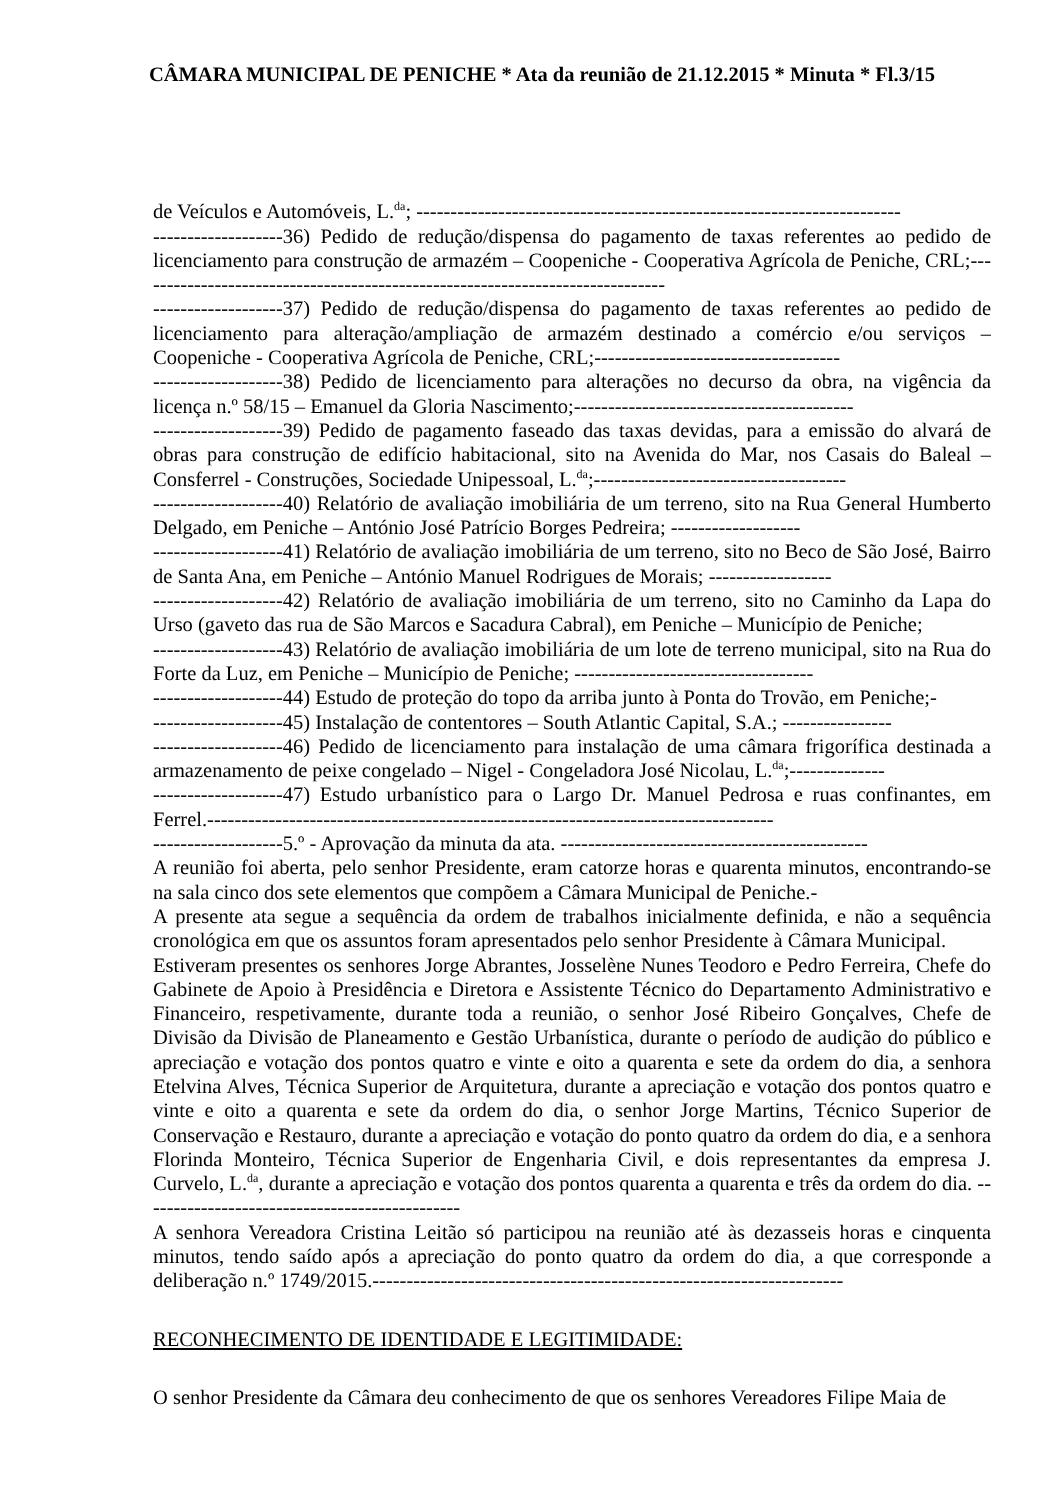CÂMARA MUNICIPAL DE PENICHE * Ata da reunião de 21.12.2015 * Minuta * Fl.3/15
de Veículos e Automóveis, L.<sup>da</sup>; -----------------------------------------------------------------------
-------------------36) Pedido de redução/dispensa do pagamento de taxas referentes ao pedido de licenciamento para construção de armazém – Coopeniche - Cooperativa Agrícola de Peniche, CRL;------------------------------------------------------------------------------
-------------------37) Pedido de redução/dispensa do pagamento de taxas referentes ao pedido de licenciamento para alteração/ampliação de armazém destinado a comércio e/ou serviços – Coopeniche - Cooperativa Agrícola de Peniche, CRL;------------------------------------
-------------------38) Pedido de licenciamento para alterações no decurso da obra, na vigência da licença n.º 58/15 – Emanuel da Gloria Nascimento;-----------------------------------------
-------------------39) Pedido de pagamento faseado das taxas devidas, para a emissão do alvará de obras para construção de edifício habitacional, sito na Avenida do Mar, nos Casais do Baleal – Consferrel - Construções, Sociedade Unipessoal, L.<sup>da</sup>;-------------------------------------
-------------------40) Relatório de avaliação imobiliária de um terreno, sito na Rua General Humberto Delgado, em Peniche – António José Patrício Borges Pedreira; -------------------
-------------------41) Relatório de avaliação imobiliária de um terreno, sito no Beco de São José, Bairro de Santa Ana, em Peniche – António Manuel Rodrigues de Morais; ------------------
-------------------42) Relatório de avaliação imobiliária de um terreno, sito no Caminho da Lapa do Urso (gaveto das rua de São Marcos e Sacadura Cabral), em Peniche – Município de Peniche;
-------------------43) Relatório de avaliação imobiliária de um lote de terreno municipal, sito na Rua do Forte da Luz, em Peniche – Município de Peniche; -----------------------------------
-------------------44) Estudo de proteção do topo da arriba junto à Ponta do Trovão, em Peniche;-
-------------------45) Instalação de contentores – South Atlantic Capital, S.A.; ----------------
-------------------46) Pedido de licenciamento para instalação de uma câmara frigorífica destinada a armazenamento de peixe congelado – Nigel - Congeladora José Nicolau, L.<sup>da</sup>;--------------
-------------------47) Estudo urbanístico para o Largo Dr. Manuel Pedrosa e ruas confinantes, em Ferrel.-----------------------------------------------------------------------------------
-------------------5.º - Aprovação da minuta da ata. ---------------------------------------------
A reunião foi aberta, pelo senhor Presidente, eram catorze horas e quarenta minutos, encontrando-se na sala cinco dos sete elementos que compõem a Câmara Municipal de Peniche.-
A presente ata segue a sequência da ordem de trabalhos inicialmente definida, e não a sequência cronológica em que os assuntos foram apresentados pelo senhor Presidente à Câmara Municipal.
Estiveram presentes os senhores Jorge Abrantes, Josselène Nunes Teodoro e Pedro Ferreira, Chefe do Gabinete de Apoio à Presidência e Diretora e Assistente Técnico do Departamento Administrativo e Financeiro, respetivamente, durante toda a reunião, o senhor José Ribeiro Gonçalves, Chefe de Divisão da Divisão de Planeamento e Gestão Urbanística, durante o período de audição do público e apreciação e votação dos pontos quatro e vinte e oito a quarenta e sete da ordem do dia, a senhora Etelvina Alves, Técnica Superior de Arquitetura, durante a apreciação e votação dos pontos quatro e vinte e oito a quarenta e sete da ordem do dia, o senhor Jorge Martins, Técnico Superior de Conservação e Restauro, durante a apreciação e votação do ponto quatro da ordem do dia, e a senhora Florinda Monteiro, Técnica Superior de Engenharia Civil, e dois representantes da empresa J. Curvelo, L.<sup>da</sup>, durante a apreciação e votação dos pontos quarenta a quarenta e três da ordem do dia. -----------------------------------------------
A senhora Vereadora Cristina Leitão só participou na reunião até às dezasseis horas e cinquenta minutos, tendo saído após a apreciação do ponto quatro da ordem do dia, a que corresponde a deliberação n.º 1749/2015.---------------------------------------------------------------------
RECONHECIMENTO DE IDENTIDADE E LEGITIMIDADE:
O senhor Presidente da Câmara deu conhecimento de que os senhores Vereadores Filipe Maia de